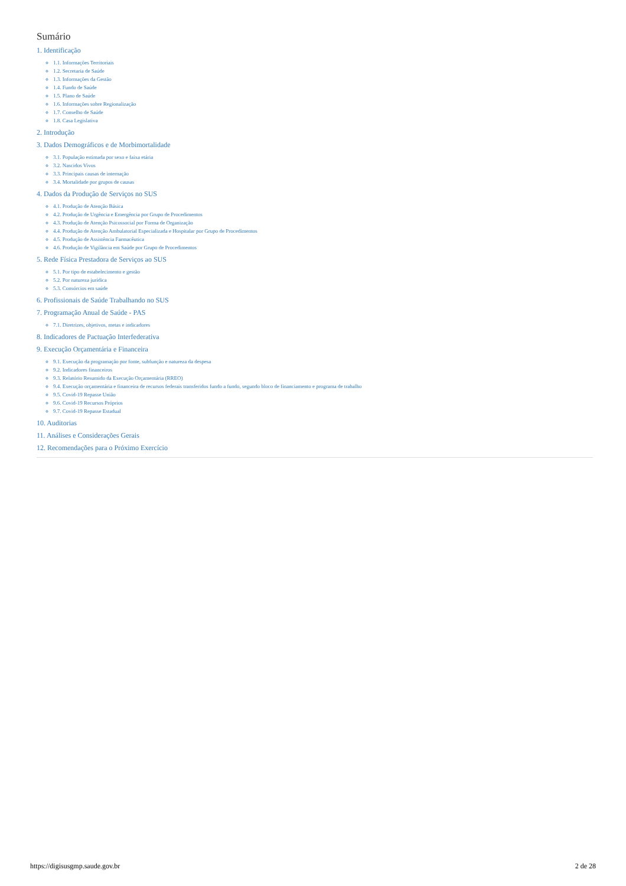Sumário
1. Identificação
1.1. Informações Territoriais
1.2. Secretaria de Saúde
1.3. Informações da Gestão
1.4. Fundo de Saúde
1.5. Plano de Saúde
1.6. Informações sobre Regionalização
1.7. Conselho de Saúde
1.8. Casa Legislativa
2. Introdução
3. Dados Demográficos e de Morbimortalidade
3.1. População estimada por sexo e faixa etária
3.2. Nascidos Vivos
3.3. Principais causas de internação
3.4. Mortalidade por grupos de causas
4. Dados da Produção de Serviços no SUS
4.1. Produção de Atenção Básica
4.2. Produção de Urgência e Emergência por Grupo de Procedimentos
4.3. Produção de Atenção Psicossocial por Forma de Organização
4.4. Produção de Atenção Ambulatorial Especializada e Hospitalar por Grupo de Procedimentos
4.5. Produção de Assistência Farmacêutica
4.6. Produção de Vigilância em Saúde por Grupo de Procedimentos
5. Rede Física Prestadora de Serviços ao SUS
5.1. Por tipo de estabelecimento e gestão
5.2. Por natureza jurídica
5.3. Consórcios em saúde
6. Profissionais de Saúde Trabalhando no SUS
7. Programação Anual de Saúde - PAS
7.1. Diretrizes, objetivos, metas e indicadores
8. Indicadores de Pactuação Interfederativa
9. Execução Orçamentária e Financeira
9.1. Execução da programação por fonte, subfunção e natureza da despesa
9.2. Indicadores financeiros
9.3. Relatório Resumido da Execução Orçamentária (RREO)
9.4. Execução orçamentária e financeira de recursos federais transferidos fundo a fundo, segundo bloco de financiamento e programa de trabalho
9.5. Covid-19 Repasse União
9.6. Covid-19 Recursos Próprios
9.7. Covid-19 Repasse Estadual
10. Auditorias
11. Análises e Considerações Gerais
12. Recomendações para o Próximo Exercício
https://digisusgmp.saude.gov.br 2 de 28